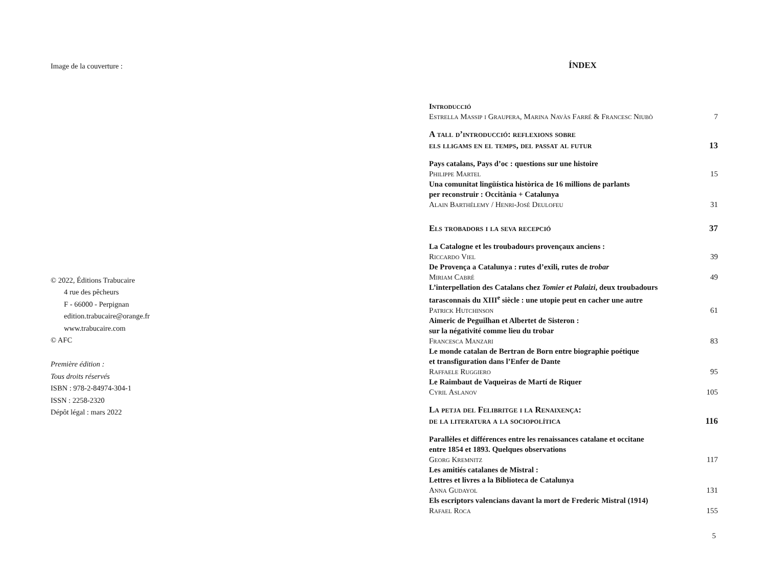Image de la couverture :
© 2022, Éditions Trabucaire
4 rue des pêcheurs
F - 66000 - Perpignan
edition.trabucaire@orange.fr
www.trabucaire.com
© AFC
Première édition :
Tous droits réservés
ISBN : 978-2-84974-304-1
ISSN : 2258-2320
Dépôt légal : mars 2022
ÍNDEX
Introducció
Estrella Massip i Graupera, Marina Navàs Farré & Francesc Niubò 7
A tall d’introducció: reflexions sobre
els lligams en el temps, del passat al futur 13
Pays catalans, Pays d’oc : questions sur une histoire
Philippe Martel 15
Una comunitat lingüística històrica de 16 millions de parlants
per reconstruir : Occitània + Catalunya
Alain Barthélemy / Henri-José Deulofeu 31
Els trobadors i la seva recepció 37
La Catalogne et les troubadours provençaux anciens :
Riccardo Viel 39
De Provença a Catalunya : rutes d’exili, rutes de trobar
Miriam Cabré 49
L’interpellation des Catalans chez Tomier et Palaizi, deux troubadours
tarasconnais du XIII<sup>e</sup> siècle : une utopie peut en cacher une autre
Patrick Hutchinson 61
Aimeric de Peguilhan et Albertet de Sisteron :
sur la négativité comme lieu du trobar
Francesca Manzari 83
Le monde catalan de Bertran de Born entre biographie poétique
et transfiguration dans l’Enfer de Dante
Raffaele Ruggiero 95
Le Raimbaut de Vaqueiras de Martí de Riquer
Cyril Aslanov 105
La petja del Felibritge i la Renaixença:
de la literatura a la sociopolítica 116
Parallèles et différences entre les renaissances catalane et occitane
entre 1854 et 1893. Quelques observations
Georg Kremnitz 117
Les amitiés catalanes de Mistral :
Lettres et livres a la Biblioteca de Catalunya
Anna Gudayol 131
Els escriptors valencians davant la mort de Frederic Mistral (1914)
Rafael Roca 155
5